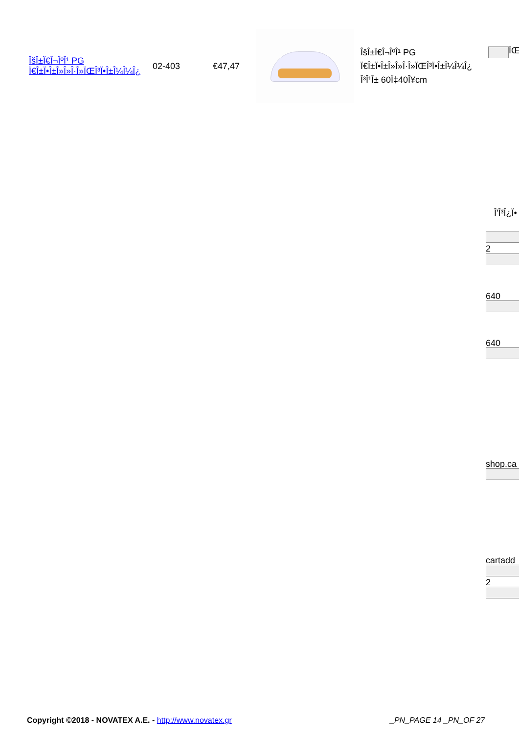| ÎšÎ±Ï€Î¬ÎºÎ¹ PG Ï€Î±Ï•Î±Î»Î»Î·Î»ÏŒÎ³Ï•Î±Î¼Î¼Î¿ | 02-403 | €47,47 | | ÎšÎ±Ï€Î¬ÎºÎ¹ PG Ï€Î±Ï•Î±Î»Î»Î·Î»ÏŒÎ³Ï•Î±Î¼Î¼Î¿ Î³Î¹Î± 60Ï‡40Î¥cm |
ÏŒ
Î'Î³Î¿Ï•
2
640
640
shop.ca
cartadd
2
Copyright ©2018 - NOVATEX A.E. - http://www.novatex.gr
_PN_PAGE 14 _PN_OF 27